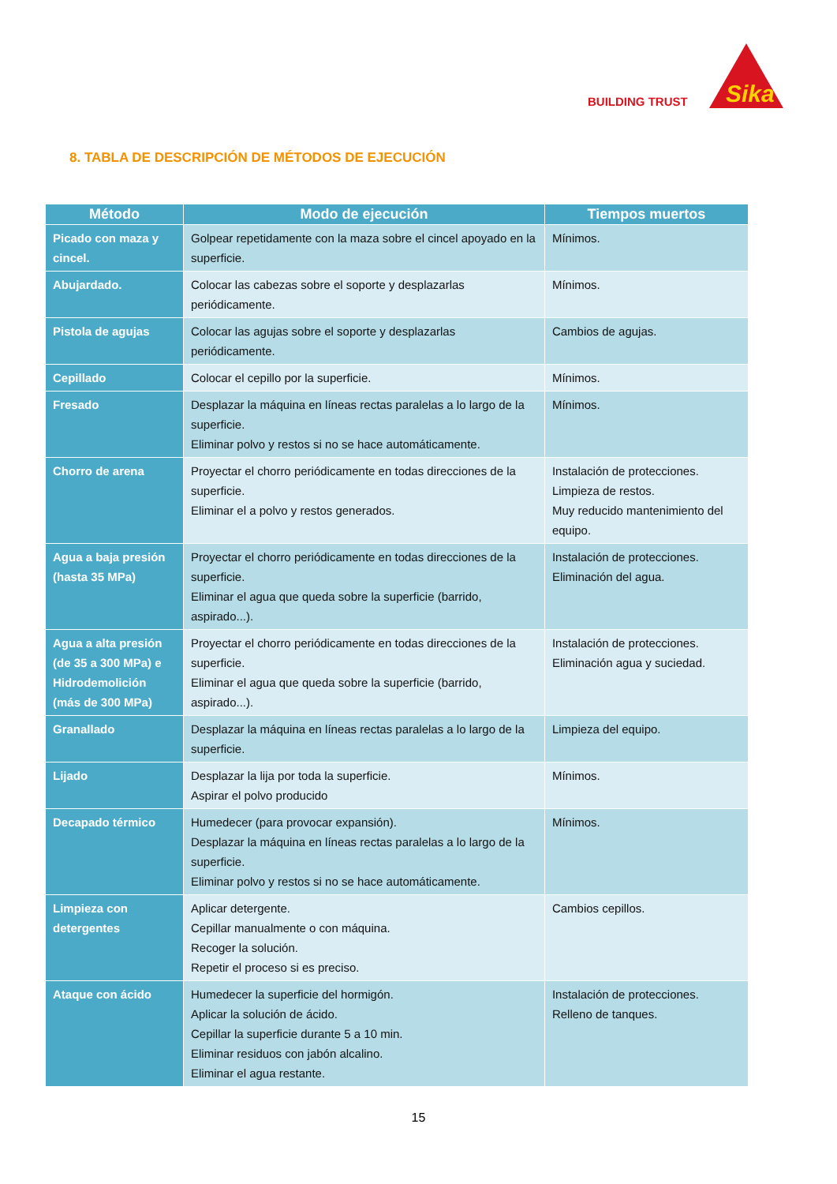BUILDING TRUST
Sika
8. TABLA DE DESCRIPCIÓN DE MÉTODOS DE EJECUCIÓN
| Método | Modo de ejecución | Tiempos muertos |
| --- | --- | --- |
| Picado con maza y cincel. | Golpear repetidamente con la maza sobre el cincel apoyado en la superficie. | Mínimos. |
| Abujardado. | Colocar las cabezas sobre el soporte y desplazarlas periódicamente. | Mínimos. |
| Pistola de agujas | Colocar las agujas sobre el soporte y desplazarlas periódicamente. | Cambios de agujas. |
| Cepillado | Colocar el cepillo por la superficie. | Mínimos. |
| Fresado | Desplazar la máquina en líneas rectas paralelas a lo largo de la superficie. Eliminar polvo y restos si no se hace automáticamente. | Mínimos. |
| Chorro de arena | Proyectar el chorro periódicamente en todas direcciones de la superficie. Eliminar el a polvo y restos generados. | Instalación de protecciones. Limpieza de restos. Muy reducido mantenimiento del equipo. |
| Agua a baja presión (hasta 35 MPa) | Proyectar el chorro periódicamente en todas direcciones de la superficie. Eliminar el agua que queda sobre la superficie (barrido, aspirado...). | Instalación de protecciones. Eliminación del agua. |
| Agua a alta presión (de 35 a 300 MPa) e Hidrodemolición (más de 300 MPa) | Proyectar el chorro periódicamente en todas direcciones de la superficie. Eliminar el agua que queda sobre la superficie (barrido, aspirado...). | Instalación de protecciones. Eliminación agua y suciedad. |
| Granallado | Desplazar la máquina en líneas rectas paralelas a lo largo de la superficie. | Limpieza del equipo. |
| Lijado | Desplazar la lija por toda la superficie. Aspirar el polvo producido | Mínimos. |
| Decapado térmico | Humedecer (para provocar expansión). Desplazar la máquina en líneas rectas paralelas a lo largo de la superficie. Eliminar polvo y restos si no se hace automáticamente. | Mínimos. |
| Limpieza con detergentes | Aplicar detergente. Cepillar manualmente o con máquina. Recoger la solución. Repetir el proceso si es preciso. | Cambios cepillos. |
| Ataque con ácido | Humedecer la superficie del hormigón. Aplicar la solución de ácido. Cepillar la superficie durante 5 a 10 min. Eliminar residuos con jabón alcalino. Eliminar el agua restante. | Instalación de protecciones. Relleno de tanques. |
15